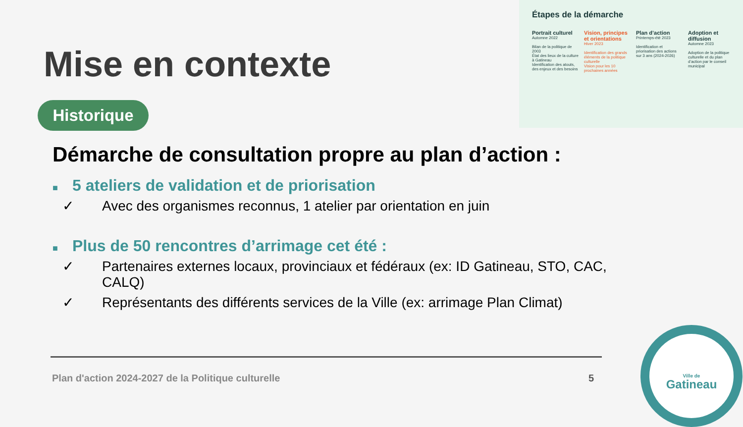Étapes de la démarche
Portrait culturel
Automne 2022
Bilan de la politique de 2003
État des lieux de la culture à Gatineau
Identification des atouts, des enjeux et des besoins
Vision, principes et orientations
Hiver 2023
Identification des grands éléments de la politique culturelle
Vision pour les 10 prochaines années
Plan d’action
Printemps-été 2023
Identification et priorisation des actions sur 3 ans (2024-2026)
Adoption et diffusion
Automne 2023
Adoption de la politique culturelle et du plan d’action par le conseil municipal
Mise en contexte
Historique
Démarche de consultation propre au plan d’action :
■ 5 ateliers de validation et de priorisation
✓ Avec des organismes reconnus, 1 atelier par orientation en juin
■ Plus de 50 rencontres d’arrimage cet été :
✓ Partenaires externes locaux, provinciaux et fédéraux (ex: ID Gatineau, STO, CAC, CALQ)
✓ Représentants des différents services de la Ville (ex: arrimage Plan Climat)
Plan d'action 2024-2027 de la Politique culturelle
5
Ville de
Gatineau